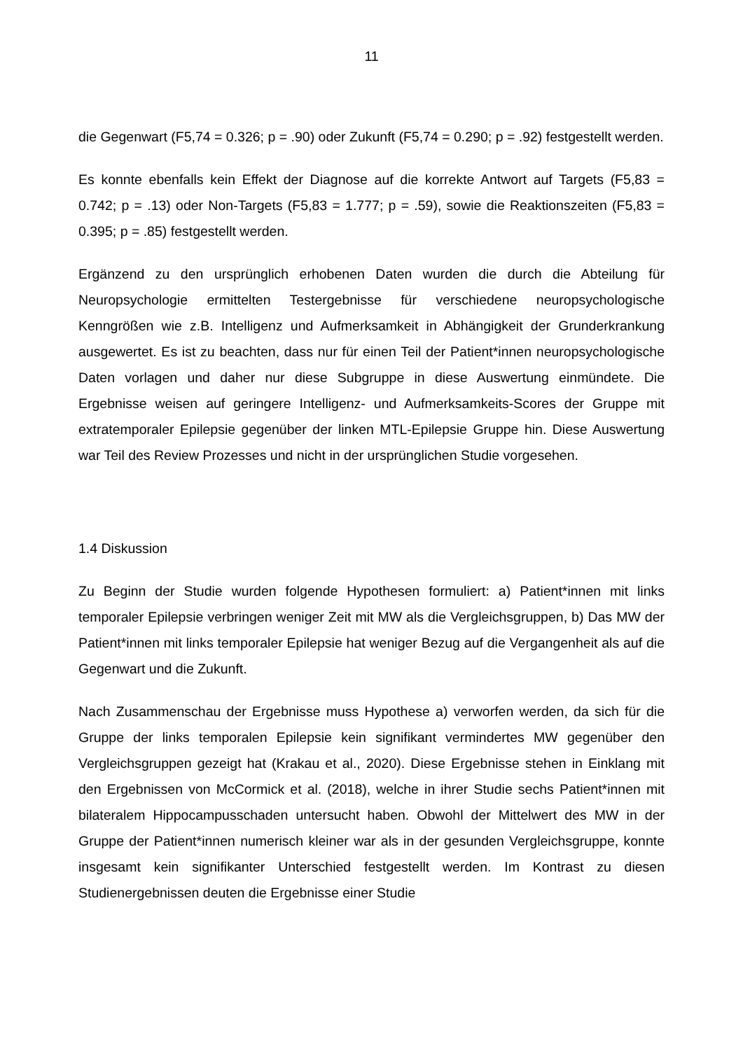11
die Gegenwart (F5,74 = 0.326; p = .90) oder Zukunft (F5,74 = 0.290; p = .92) festgestellt werden.
Es konnte ebenfalls kein Effekt der Diagnose auf die korrekte Antwort auf Targets (F5,83 = 0.742; p = .13) oder Non-Targets (F5,83 = 1.777; p = .59), sowie die Reaktionszeiten (F5,83 = 0.395; p = .85) festgestellt werden.
Ergänzend zu den ursprünglich erhobenen Daten wurden die durch die Abteilung für Neuropsychologie ermittelten Testergebnisse für verschiedene neuropsychologische Kenngrößen wie z.B. Intelligenz und Aufmerksamkeit in Abhängigkeit der Grunderkrankung ausgewertet. Es ist zu beachten, dass nur für einen Teil der Patient*innen neuropsychologische Daten vorlagen und daher nur diese Subgruppe in diese Auswertung einmündete. Die Ergebnisse weisen auf geringere Intelligenz- und Aufmerksamkeits-Scores der Gruppe mit extratemporaler Epilepsie gegenüber der linken MTL-Epilepsie Gruppe hin. Diese Auswertung war Teil des Review Prozesses und nicht in der ursprünglichen Studie vorgesehen.
1.4 Diskussion
Zu Beginn der Studie wurden folgende Hypothesen formuliert: a) Patient*innen mit links temporaler Epilepsie verbringen weniger Zeit mit MW als die Vergleichsgruppen, b) Das MW der Patient*innen mit links temporaler Epilepsie hat weniger Bezug auf die Vergangenheit als auf die Gegenwart und die Zukunft.
Nach Zusammenschau der Ergebnisse muss Hypothese a) verworfen werden, da sich für die Gruppe der links temporalen Epilepsie kein signifikant vermindertes MW gegenüber den Vergleichsgruppen gezeigt hat (Krakau et al., 2020). Diese Ergebnisse stehen in Einklang mit den Ergebnissen von McCormick et al. (2018), welche in ihrer Studie sechs Patient*innen mit bilateralem Hippocampusschaden untersucht haben. Obwohl der Mittelwert des MW in der Gruppe der Patient*innen numerisch kleiner war als in der gesunden Vergleichsgruppe, konnte insgesamt kein signifikanter Unterschied festgestellt werden. Im Kontrast zu diesen Studienergebnissen deuten die Ergebnisse einer Studie